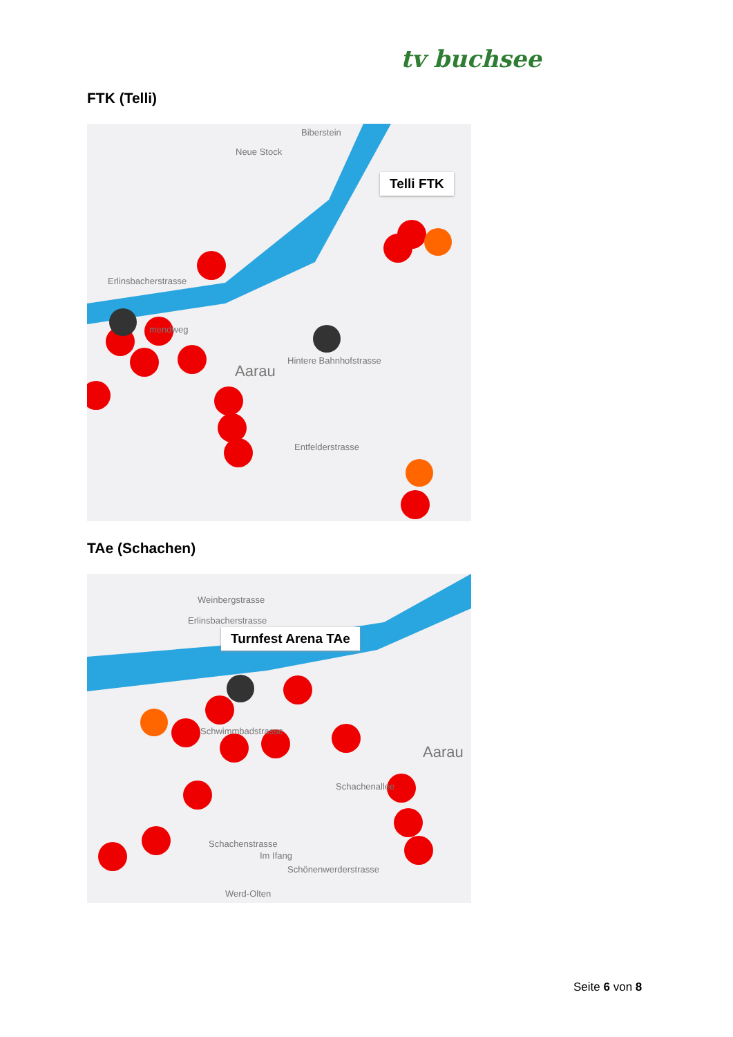tv buchsee
FTK (Telli)
Telli FTK
Erlinsbacherstrasse
Biberstein
Neue Stock
Aarau
Hintere Bahnhofstrasse
Entfelderstrasse
mendweg
TAe (Schachen)
Turnfest Arena TAe
Weinbergstrasse
Erlinsbacherstrasse
Schwimmbadstrasse
Aarau
Schachenstrasse
Im Ifang
Schönenwerderstrasse
Werd-Olten
Schachenallee
Seite 6 von 8